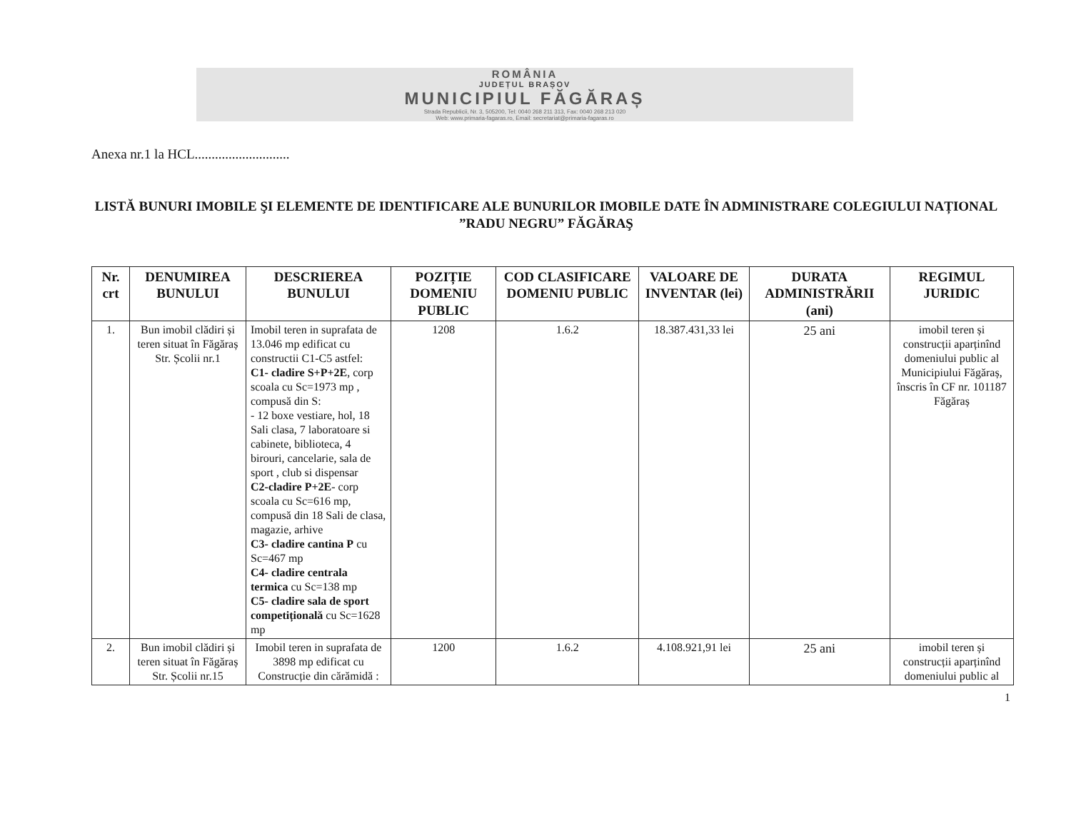ROMÂNIA
JUDEȚUL BRAȘOV
MUNICIPIUL FĂGĂRAȘ
Strada Republicii, Nr. 3, 505200, Tel: 0040 268 211 313, Fax: 0040 268 213 020
Web: www.primaria-fagaras.ro, Email: secretariat@primaria-fagaras.ro
Anexa nr.1 la HCL............................
LISTĂ BUNURI IMOBILE ŞI ELEMENTE DE IDENTIFICARE ALE BUNURILOR IMOBILE DATE ÎN ADMINISTRARE COLEGIULUI NAȚIONAL ”RADU NEGRU” FĂGĂRAŞ
| Nr. crt | DENUMIREA BUNULUI | DESCRIEREA BUNULUI | POZIȚIE DOMENIU PUBLIC | COD CLASIFICARE DOMENIU PUBLIC | VALOARE DE INVENTAR (lei) | DURATA ADMINISTRĂRII (ani) | REGIMUL JURIDIC |
| --- | --- | --- | --- | --- | --- | --- | --- |
| 1. | Bun imobil clădiri și teren situat în Făgăraș Str. Școlii nr.1 | Imobil teren in suprafata de 13.046 mp edificat cu constructii C1-C5 astfel: C1- cladire S+P+2E , corp scoala cu Sc=1973 mp , compusă din S: - 12 boxe vestiare, hol, 18 Sali clasa, 7 laboratoare si cabinete, biblioteca, 4 birouri, cancelarie, sala de sport , club si dispensar C2-cladire P+2E - corp scoala cu Sc=616 mp, compusă din 18 Sali de clasa, magazie, arhive C3- cladire cantina P cu Sc=467 mp C4- cladire centrala termica cu Sc=138 mp C5- cladire sala de sport competițională cu Sc=1628 mp | 1208 | 1.6.2 | 18.387.431,33 lei | 25 ani | imobil teren și construcții aparținînd domeniului public al Municipiului Făgăraș, înscris în CF nr. 101187 Făgăraș |
| 2. | Bun imobil clădiri și teren situat în Făgăraș Str. Școlii nr.15 | Imobil teren in suprafata de 3898 mp edificat cu Construcție din cărămidă : | 1200 | 1.6.2 | 4.108.921,91 lei | 25 ani | imobil teren și construcții aparținînd domeniului public al |
1